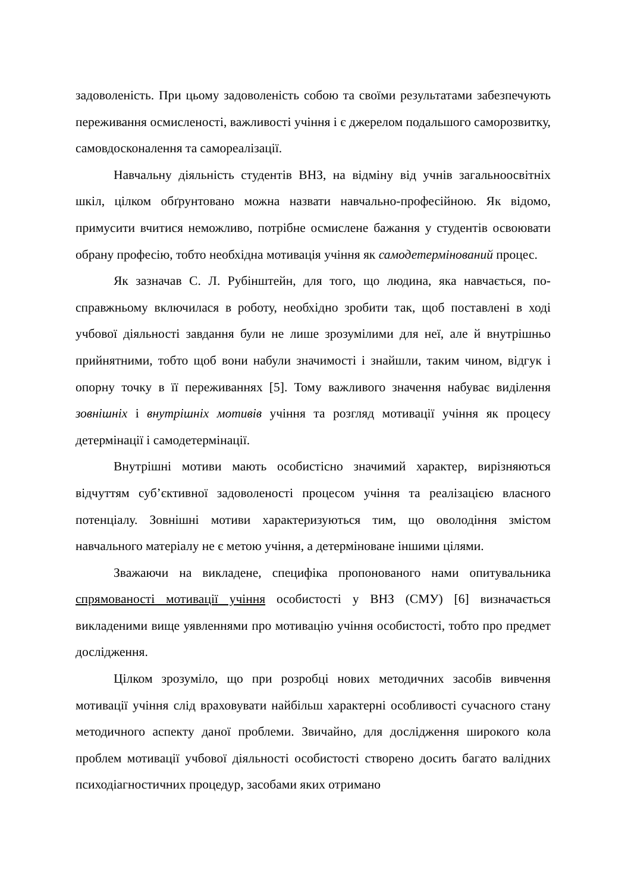задоволеність. При цьому задоволеність собою та своїми результатами забезпечують переживання осмисленості, важливості учіння і є джерелом подальшого саморозвитку, самовдосконалення та самореалізації.
Навчальну діяльність студентів ВНЗ, на відміну від учнів загальноосвітніх шкіл, цілком обґрунтовано можна назвати навчально-професійною. Як відомо, примусити вчитися неможливо, потрібне осмислене бажання у студентів освоювати обрану професію, тобто необхідна мотивація учіння як самодетермінований процес.
Як зазначав С. Л. Рубінштейн, для того, що людина, яка навчається, по-справжньому включилася в роботу, необхідно зробити так, щоб поставлені в ході учбової діяльності завдання були не лише зрозумілими для неї, але й внутрішньо прийнятними, тобто щоб вони набули значимості і знайшли, таким чином, відгук і опорну точку в її переживаннях [5]. Тому важливого значення набуває виділення зовнішніх і внутрішніх мотивів учіння та розгляд мотивації учіння як процесу детермінації і самодетермінації.
Внутрішні мотиви мають особистісно значимий характер, вирізняються відчуттям суб’єктивної задоволеності процесом учіння та реалізацією власного потенціалу. Зовнішні мотиви характеризуються тим, що оволодіння змістом навчального матеріалу не є метою учіння, а детерміноване іншими цілями.
Зважаючи на викладене, специфіка пропонованого нами опитувальника спрямованості мотивації учіння особистості у ВНЗ (СМУ) [6] визначається викладеними вище уявленнями про мотивацію учіння особистості, тобто про предмет дослідження.
Цілком зрозуміло, що при розробці нових методичних засобів вивчення мотивації учіння слід враховувати найбільш характерні особливості сучасного стану методичного аспекту даної проблеми. Звичайно, для дослідження широкого кола проблем мотивації учбової діяльності особистості створено досить багато валідних психодіагностичних процедур, засобами яких отримано